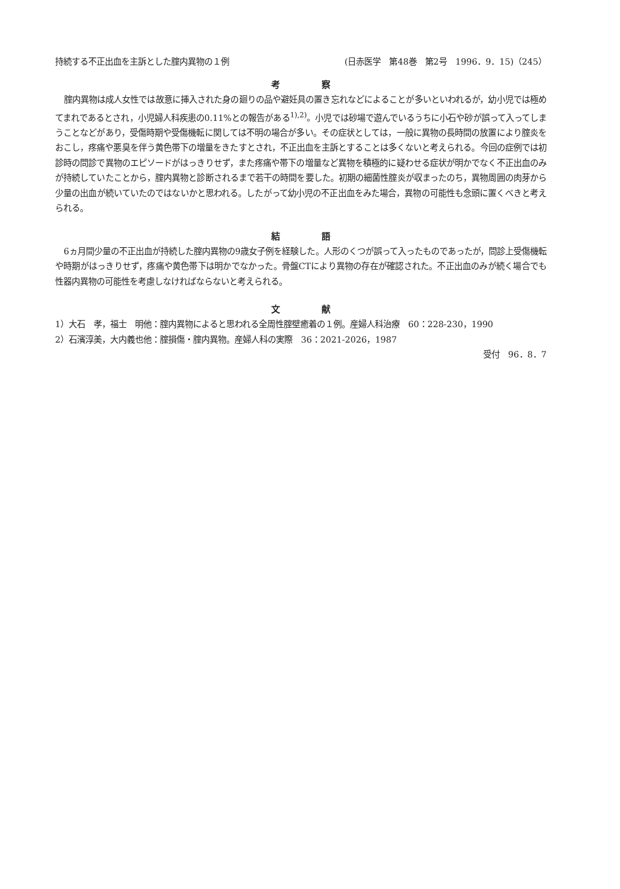持続する不正出血を主訴とした腟内異物の１例 (日赤医学　第48巻　第2号　1996．9．15)（245）
考察
腟内異物は成人女性では故意に挿入された身の廻りの品や避妊具の置き忘れなどによることが多いといわれるが，幼小児では極めてまれであるとされ，小児婦人科疾患の0.11%との報告がある<sup>1),2)</sup>。小児では砂場で遊んでいるうちに小石や砂が誤って入ってしまうことなどがあり，受傷時期や受傷機転に関しては不明の場合が多い。その症状としては，一般に異物の長時間の放置により腟炎をおこし，疼痛や悪臭を伴う黄色帯下の増量をきたすとされ，不正出血を主訴とすることは多くないと考えられる。今回の症例では初診時の問診で異物のエピソードがはっきりせず，また疼痛や帯下の増量など異物を積極的に疑わせる症状が明かでなく不正出血のみが持続していたことから，腟内異物と診断されるまで若干の時間を要した。初期の細菌性腟炎が収まったのち，異物周囲の肉芽から少量の出血が続いていたのではないかと思われる。したがって幼小児の不正出血をみた場合，異物の可能性も念頭に置くべきと考えられる。
結語
6ヵ月間少量の不正出血が持続した腟内異物の9歳女子例を経験した。人形のくつが誤って入ったものであったが，問診上受傷機転や時期がはっきりせず，疼痛や黄色帯下は明かでなかった。骨盤CTにより異物の存在が確認された。不正出血のみが続く場合でも性器内異物の可能性を考慮しなければならないと考えられる。
文献
1）大石　孝，福士　明他：腟内異物によると思われる全周性腟壁癒着の１例。産婦人科治療　60：228-230，1990
2）石濱淳美，大内義也他：腟損傷・腟内異物。産婦人科の実際　36：2021-2026，1987
受付　96．8．7